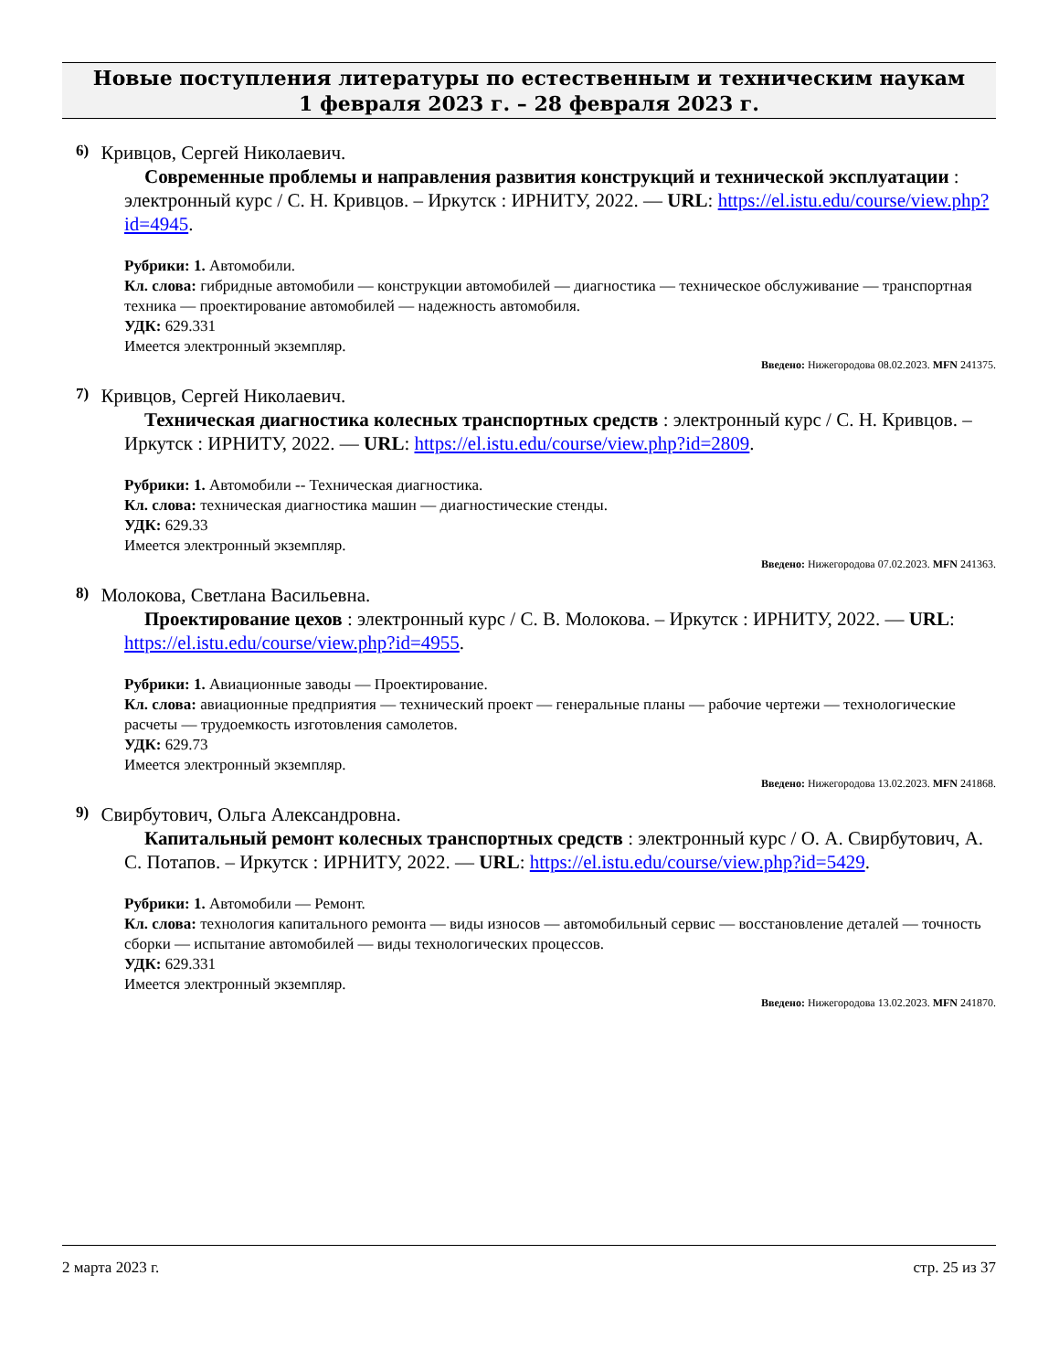Новые поступления литературы по естественным и техническим наукам
1 февраля 2023 г. – 28 февраля 2023 г.
6) Кривцов, Сергей Николаевич.
Современные проблемы и направления развития конструкций и технической эксплуатации : электронный курс / С. Н. Кривцов. – Иркутск : ИРНИТУ, 2022. — URL: https://el.istu.edu/course/view.php?id=4945.
Рубрики: 1. Автомобили.
Кл. слова: гибридные автомобили — конструкции автомобилей — диагностика — техническое обслуживание — транспортная техника — проектирование автомобилей — надежность автомобиля.
УДК: 629.331
Имеется электронный экземпляр.
Введено: Нижегородова 08.02.2023. MFN 241375.
7) Кривцов, Сергей Николаевич.
Техническая диагностика колесных транспортных средств : электронный курс / С. Н. Кривцов. – Иркутск : ИРНИТУ, 2022. — URL: https://el.istu.edu/course/view.php?id=2809.
Рубрики: 1. Автомобили -- Техническая диагностика.
Кл. слова: техническая диагностика машин — диагностические стенды.
УДК: 629.33
Имеется электронный экземпляр.
Введено: Нижегородова 07.02.2023. MFN 241363.
8) Молокова, Светлана Васильевна.
Проектирование цехов : электронный курс / С. В. Молокова. – Иркутск : ИРНИТУ, 2022. — URL: https://el.istu.edu/course/view.php?id=4955.
Рубрики: 1. Авиационные заводы — Проектирование.
Кл. слова: авиационные предприятия — технический проект — генеральные планы — рабочие чертежи — технологические расчеты — трудоемкость изготовления самолетов.
УДК: 629.73
Имеется электронный экземпляр.
Введено: Нижегородова 13.02.2023. MFN 241868.
9) Свирбутович, Ольга Александровна.
Капитальный ремонт колесных транспортных средств : электронный курс / О. А. Свирбутович, А. С. Потапов. – Иркутск : ИРНИТУ, 2022. — URL: https://el.istu.edu/course/view.php?id=5429.
Рубрики: 1. Автомобили — Ремонт.
Кл. слова: технология капитального ремонта — виды износов — автомобильный сервис — восстановление деталей — точность сборки — испытание автомобилей — виды технологических процессов.
УДК: 629.331
Имеется электронный экземпляр.
Введено: Нижегородова 13.02.2023. MFN 241870.
2 марта 2023 г. стр. 25 из 37